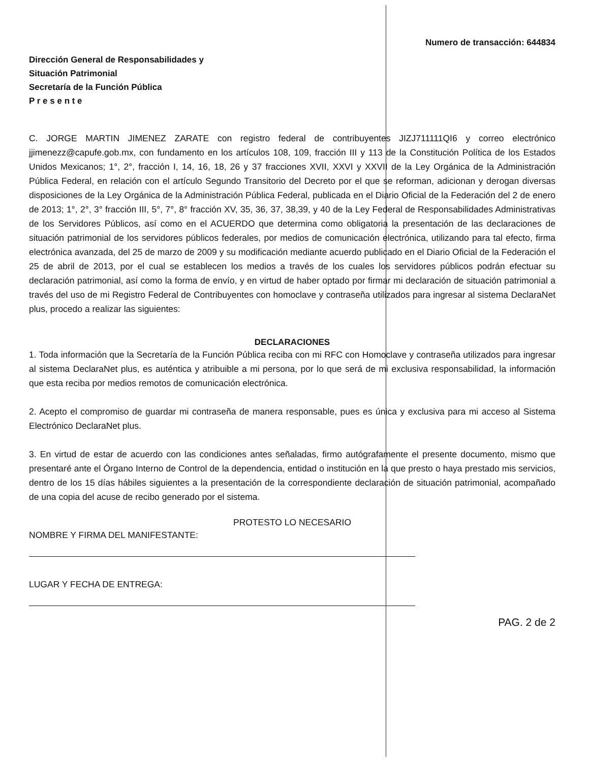Numero de transacción: 644834
Dirección General de Responsabilidades y
Situación Patrimonial
Secretaría de la Función Pública
P r e s e n t e
C. JORGE MARTIN JIMENEZ ZARATE con registro federal de contribuyentes JIZJ711111QI6 y correo electrónico jjimenezz@capufe.gob.mx, con fundamento en los artículos 108, 109, fracción III y 113 de la Constitución Política de los Estados Unidos Mexicanos; 1°, 2°, fracción I, 14, 16, 18, 26 y 37 fracciones XVII, XXVI y XXVII de la Ley Orgánica de la Administración Pública Federal, en relación con el artículo Segundo Transitorio del Decreto por el que se reforman, adicionan y derogan diversas disposiciones de la Ley Orgánica de la Administración Pública Federal, publicada en el Diario Oficial de la Federación del 2 de enero de 2013; 1°, 2°, 3° fracción III, 5°, 7°, 8° fracción XV, 35, 36, 37, 38,39, y 40 de la Ley Federal de Responsabilidades Administrativas de los Servidores Públicos, así como en el ACUERDO que determina como obligatoria la presentación de las declaraciones de situación patrimonial de los servidores públicos federales, por medios de comunicación electrónica, utilizando para tal efecto, firma electrónica avanzada, del 25 de marzo de 2009 y su modificación mediante acuerdo publicado en el Diario Oficial de la Federación el 25 de abril de 2013, por el cual se establecen los medios a través de los cuales los servidores públicos podrán efectuar su declaración patrimonial, así como la forma de envío, y en virtud de haber optado por firmar mi declaración de situación patrimonial a través del uso de mi Registro Federal de Contribuyentes con homoclave y contraseña utilizados para ingresar al sistema DeclaraNet plus, procedo a realizar las siguientes:
DECLARACIONES
1. Toda información que la Secretaría de la Función Pública reciba con mi RFC con Homoclave y contraseña utilizados para ingresar al sistema DeclaraNet plus, es auténtica y atribuible a mi persona, por lo que será de mi exclusiva responsabilidad, la información que esta reciba por medios remotos de comunicación electrónica.
2. Acepto el compromiso de guardar mi contraseña de manera responsable, pues es única y exclusiva para mi acceso al Sistema Electrónico DeclaraNet plus.
3. En virtud de estar de acuerdo con las condiciones antes señaladas, firmo autógrafamente el presente documento, mismo que presentaré ante el Órgano Interno de Control de la dependencia, entidad o institución en la que presto o haya prestado mis servicios, dentro de los 15 días hábiles siguientes a la presentación de la correspondiente declaración de situación patrimonial, acompañado de una copia del acuse de recibo generado por el sistema.
PROTESTO LO NECESARIO
NOMBRE Y FIRMA DEL MANIFESTANTE:
LUGAR Y FECHA DE ENTREGA:
PAG. 2 de 2